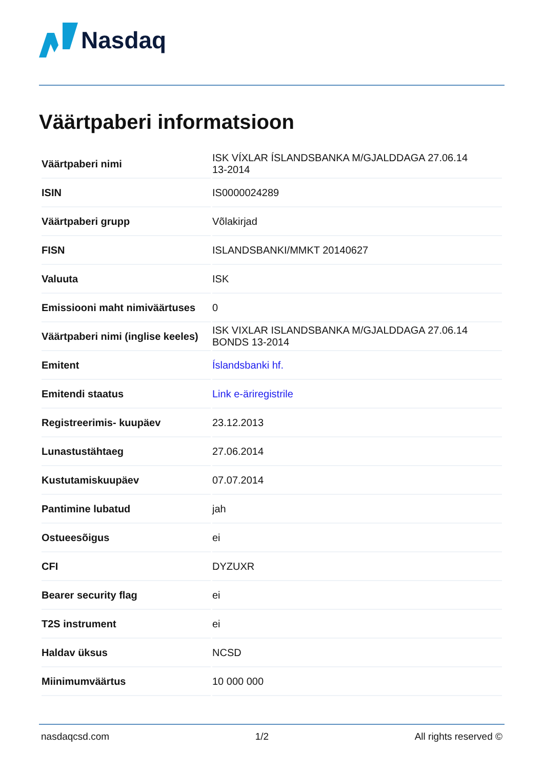Nasdaq
Väärtpaberi informatsioon
| Väärtpaberi nimi | ISK VÍXLAR ÍSLANDSBANKA M/GJALDDAGA 27.06.14 13-2014 |
| ISIN | IS0000024289 |
| Väärtpaberi grupp | Võlakirjad |
| FISN | ISLANDSBANKI/MMKT 20140627 |
| Valuuta | ISK |
| Emissiooni maht nimiväärtuses | 0 |
| Väärtpaberi nimi (inglise keeles) | ISK VIXLAR ISLANDSBANKA M/GJALDDAGA 27.06.14 BONDS 13-2014 |
| Emitent | Íslandsbanki hf. |
| Emitendi staatus | Link e-äriregistrile |
| Registreerimis- kuupäev | 23.12.2013 |
| Lunastustähtaeg | 27.06.2014 |
| Kustutamiskuupäev | 07.07.2014 |
| Pantimine lubatud | jah |
| Ostueesõigus | ei |
| CFI | DYZUXR |
| Bearer security flag | ei |
| T2S instrument | ei |
| Haldav üksus | NCSD |
| Miinimumväärtus | 10 000 000 |
nasdaqcsd.com 1/2 All rights reserved ©